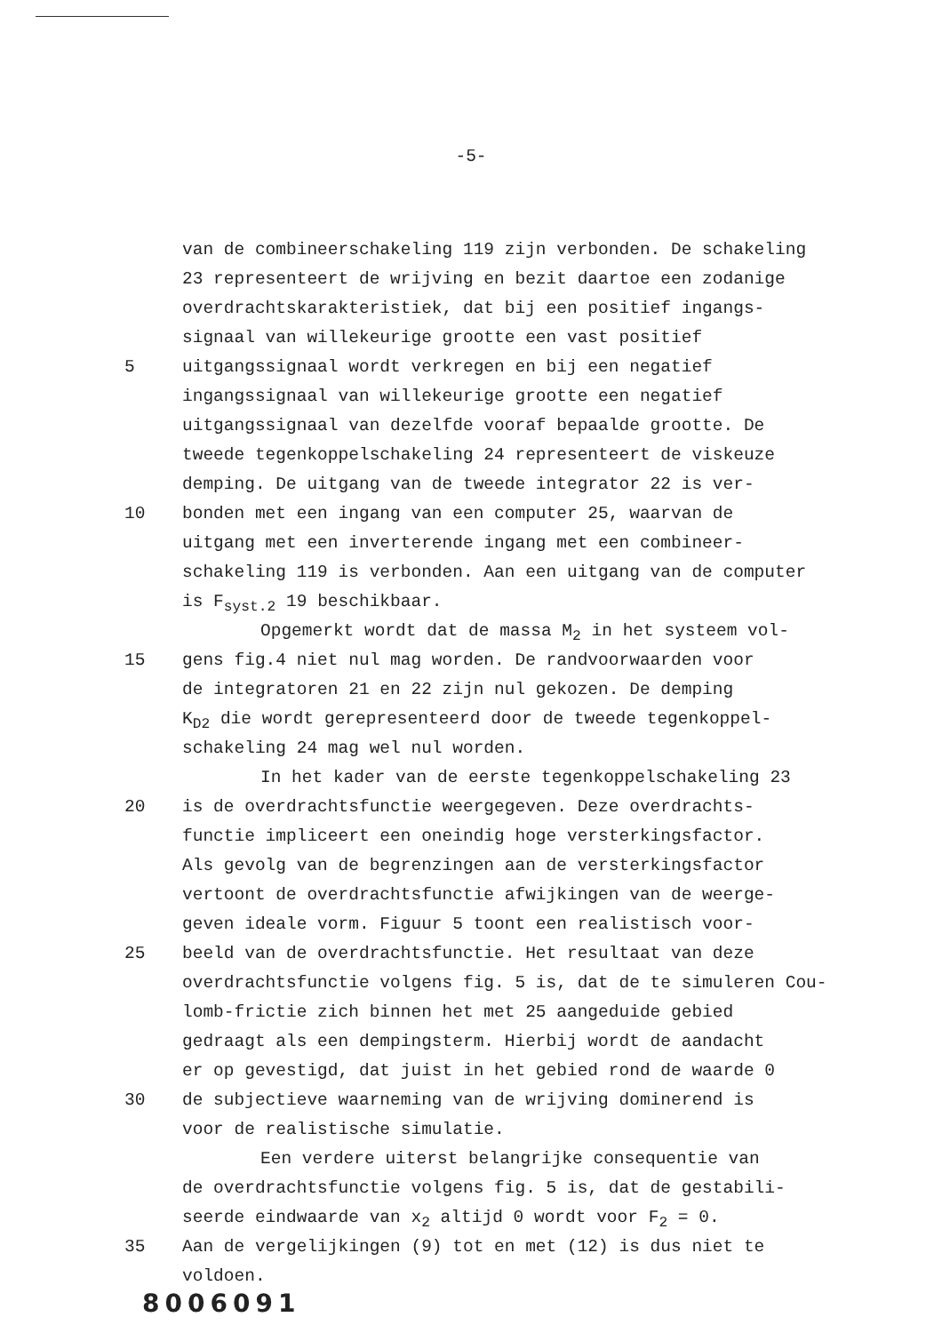-5-
van de combineerschakeling 119 zijn verbonden. De schakeling
23 representeert de wrijving en bezit daartoe een zodanige
overdrachtskarakteristiek, dat bij een positief ingangs-
signaal van willekeurige grootte een vast positief
5 uitgangssignaal wordt verkregen en bij een negatief
ingangssignaal van willekeurige grootte een negatief
uitgangssignaal van dezelfde vooraf bepaalde grootte. De
tweede tegenkoppelschakeling 24 representeert de viskeuze
demping. De uitgang van de tweede integrator 22 is ver-
10 bonden met een ingang van een computer 25, waarvan de
uitgang met een inverterende ingang met een combineer-
schakeling 119 is verbonden. Aan een uitgang van de computer
is F<sub>syst.2</sub> 19 beschikbaar.
Opgemerkt wordt dat de massa M<sub>2</sub> in het systeem vol-
15 gens fig.4 niet nul mag worden. De randvoorwaarden voor
de integratoren 21 en 22 zijn nul gekozen. De demping
K<sub>D2</sub> die wordt gerepresenteerd door de tweede tegenkoppel-
schakeling 24 mag wel nul worden.
In het kader van de eerste tegenkoppelschakeling 23
20 is de overdrachtsfunctie weergegeven. Deze overdrachts-
functie impliceert een oneindig hoge versterkingsfactor.
Als gevolg van de begrenzingen aan de versterkingsfactor
vertoont de overdrachtsfunctie afwijkingen van de weerge-
geven ideale vorm. Figuur 5 toont een realistisch voor-
25 beeld van de overdrachtsfunctie. Het resultaat van deze
overdrachtsfunctie volgens fig. 5 is, dat de te simuleren Cou-
lomb-frictie zich binnen het met 25 aangeduide gebied
gedraagt als een dempingsterm. Hierbij wordt de aandacht
er op gevestigd, dat juist in het gebied rond de waarde 0
30 de subjectieve waarneming van de wrijving dominerend is
voor de realistische simulatie.
Een verdere uiterst belangrijke consequentie van
de overdrachtsfunctie volgens fig. 5 is, dat de gestabili-
seerde eindwaarde van x<sub>2</sub> altijd 0 wordt voor F<sub>2</sub> = 0.
35 Aan de vergelijkingen (9) tot en met (12) is dus niet te
voldoen.
8006091